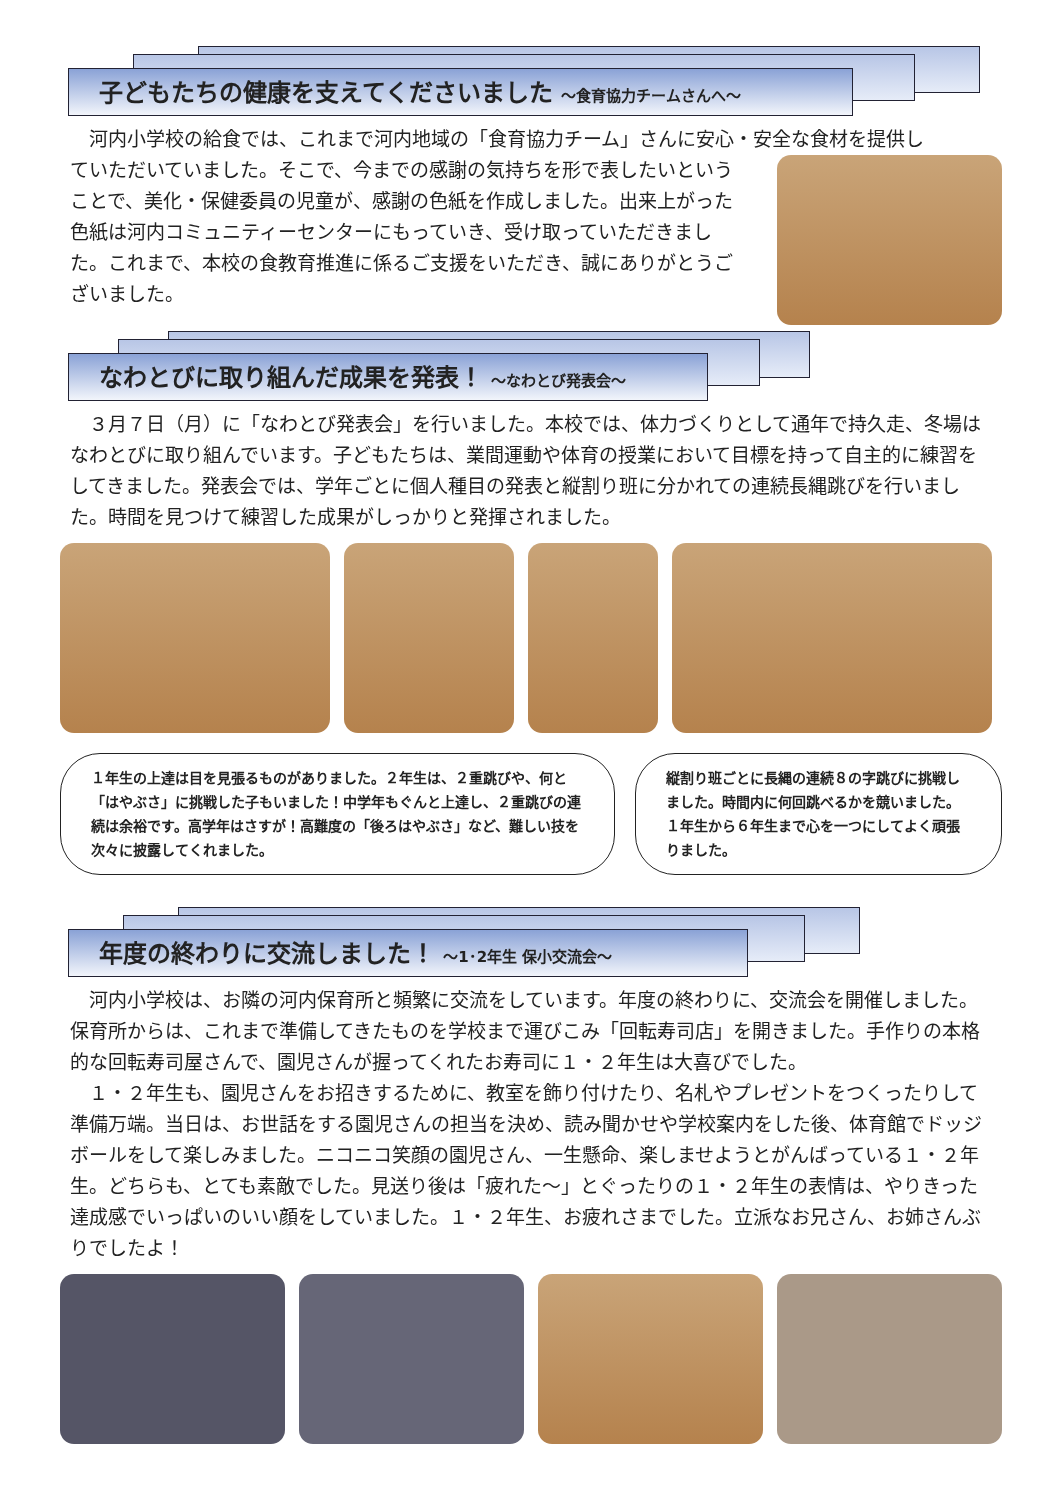子どもたちの健康を支えてくださいました ～食育協力チームさんへ～
　河内小学校の給食では、これまで河内地域の「食育協力チーム」さんに安心・安全な食材を提供し
ていただいていました。そこで、今までの感謝の気持ちを形で表したいということで、美化・保健委員の児童が、感謝の色紙を作成しました。出来上がった色紙は河内コミュニティーセンターにもっていき、受け取っていただきました。これまで、本校の食教育推進に係るご支援をいただき、誠にありがとうございました。
なわとびに取り組んだ成果を発表！ ～なわとび発表会～
　３月７日（月）に「なわとび発表会」を行いました。本校では、体力づくりとして通年で持久走、冬場はなわとびに取り組んでいます。子どもたちは、業間運動や体育の授業において目標を持って自主的に練習をしてきました。発表会では、学年ごとに個人種目の発表と縦割り班に分かれての連続長縄跳びを行いました。時間を見つけて練習した成果がしっかりと発揮されました。
１年生の上達は目を見張るものがありました。２年生は、２重跳びや、何と「はやぶさ」に挑戦した子もいました！中学年もぐんと上達し、２重跳びの連続は余裕です。高学年はさすが！高難度の「後ろはやぶさ」など、難しい技を次々に披露してくれました。
縦割り班ごとに長縄の連続８の字跳びに挑戦しました。時間内に何回跳べるかを競いました。１年生から６年生まで心を一つにしてよく頑張りました。
年度の終わりに交流しました！ ～1･2年生 保小交流会～
　河内小学校は、お隣の河内保育所と頻繁に交流をしています。年度の終わりに、交流会を開催しました。保育所からは、これまで準備してきたものを学校まで運びこみ「回転寿司店」を開きました。手作りの本格的な回転寿司屋さんで、園児さんが握ってくれたお寿司に１・２年生は大喜びでした。
　１・２年生も、園児さんをお招きするために、教室を飾り付けたり、名札やプレゼントをつくったりして準備万端。当日は、お世話をする園児さんの担当を決め、読み聞かせや学校案内をした後、体育館でドッジボールをして楽しみました。ニコニコ笑顔の園児さん、一生懸命、楽しませようとがんばっている１・２年生。どちらも、とても素敵でした。見送り後は「疲れた～」とぐったりの１・２年生の表情は、やりきった達成感でいっぱいのいい顔をしていました。１・２年生、お疲れさまでした。立派なお兄さん、お姉さんぶりでしたよ！